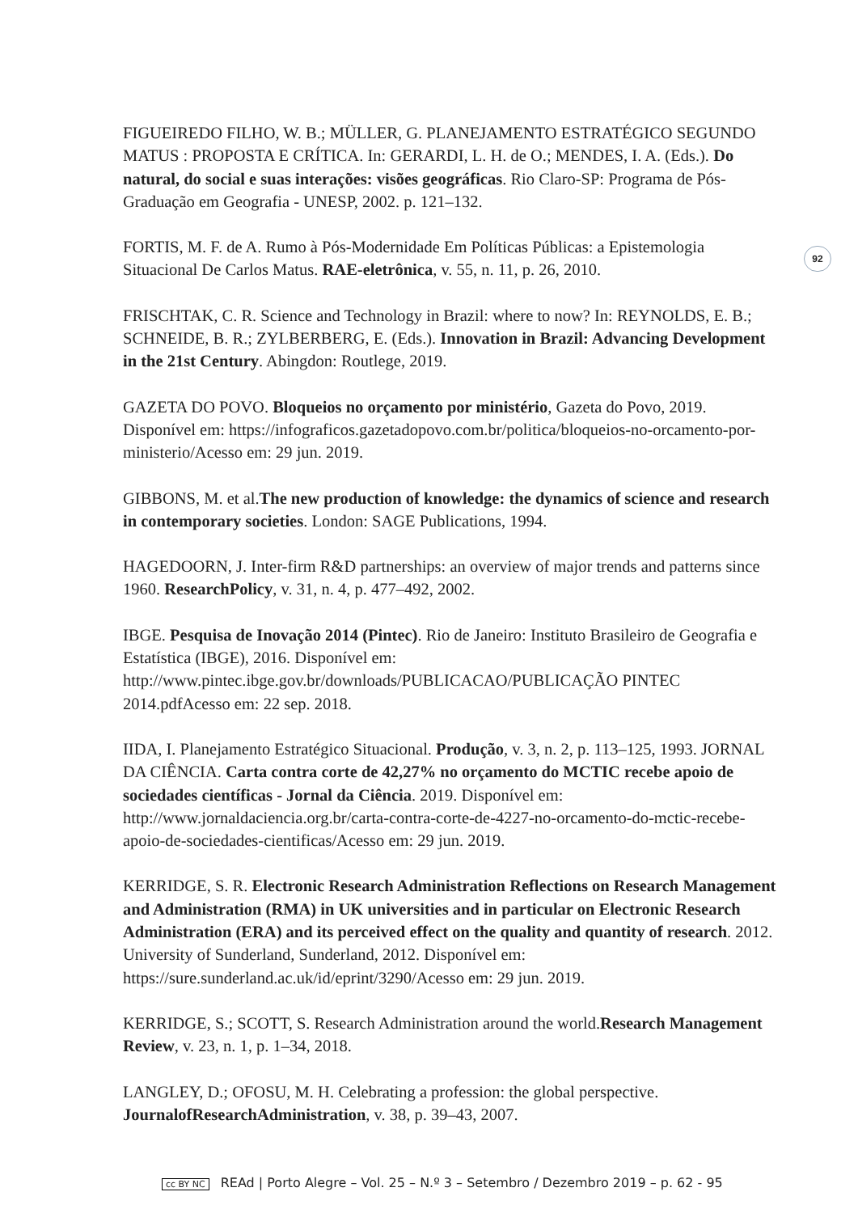FIGUEIREDO FILHO, W. B.; MÜLLER, G. PLANEJAMENTO ESTRATÉGICO SEGUNDO MATUS : PROPOSTA E CRÍTICA. In: GERARDI, L. H. de O.; MENDES, I. A. (Eds.). Do natural, do social e suas interações: visões geográficas. Rio Claro-SP: Programa de Pós-Graduação em Geografia - UNESP, 2002. p. 121–132.
FORTIS, M. F. de A. Rumo à Pós-Modernidade Em Políticas Públicas: a Epistemologia Situacional De Carlos Matus. RAE-eletrônica, v. 55, n. 11, p. 26, 2010.
FRISCHTAK, C. R. Science and Technology in Brazil: where to now? In: REYNOLDS, E. B.; SCHNEIDE, B. R.; ZYLBERBERG, E. (Eds.). Innovation in Brazil: Advancing Development in the 21st Century. Abingdon: Routlege, 2019.
GAZETA DO POVO. Bloqueios no orçamento por ministério, Gazeta do Povo, 2019. Disponível em: https://infograficos.gazetadopovo.com.br/politica/bloqueios-no-orcamento-por-ministerio/Acesso em: 29 jun. 2019.
GIBBONS, M. et al.The new production of knowledge: the dynamics of science and research in contemporary societies. London: SAGE Publications, 1994.
HAGEDOORN, J. Inter-firm R&D partnerships: an overview of major trends and patterns since 1960. ResearchPolicy, v. 31, n. 4, p. 477–492, 2002.
IBGE. Pesquisa de Inovação 2014 (Pintec). Rio de Janeiro: Instituto Brasileiro de Geografia e Estatística (IBGE), 2016. Disponível em: http://www.pintec.ibge.gov.br/downloads/PUBLICACAO/PUBLICAÇÃO PINTEC 2014.pdfAcesso em: 22 sep. 2018.
IIDA, I. Planejamento Estratégico Situacional. Produção, v. 3, n. 2, p. 113–125, 1993. JORNAL DA CIÊNCIA. Carta contra corte de 42,27% no orçamento do MCTIC recebe apoio de sociedades científicas - Jornal da Ciência. 2019. Disponível em: http://www.jornaldaciencia.org.br/carta-contra-corte-de-4227-no-orcamento-do-mctic-recebe-apoio-de-sociedades-cientificas/Acesso em: 29 jun. 2019.
KERRIDGE, S. R. Electronic Research Administration Reflections on Research Management and Administration (RMA) in UK universities and in particular on Electronic Research Administration (ERA) and its perceived effect on the quality and quantity of research. 2012. University of Sunderland, Sunderland, 2012. Disponível em: https://sure.sunderland.ac.uk/id/eprint/3290/Acesso em: 29 jun. 2019.
KERRIDGE, S.; SCOTT, S. Research Administration around the world.Research Management Review, v. 23, n. 1, p. 1–34, 2018.
LANGLEY, D.; OFOSU, M. H. Celebrating a profession: the global perspective. JournalofResearchAdministration, v. 38, p. 39–43, 2007.
92
cc BY NC REAd | Porto Alegre – Vol. 25 – N.º 3 – Setembro / Dezembro 2019 – p. 62 - 95